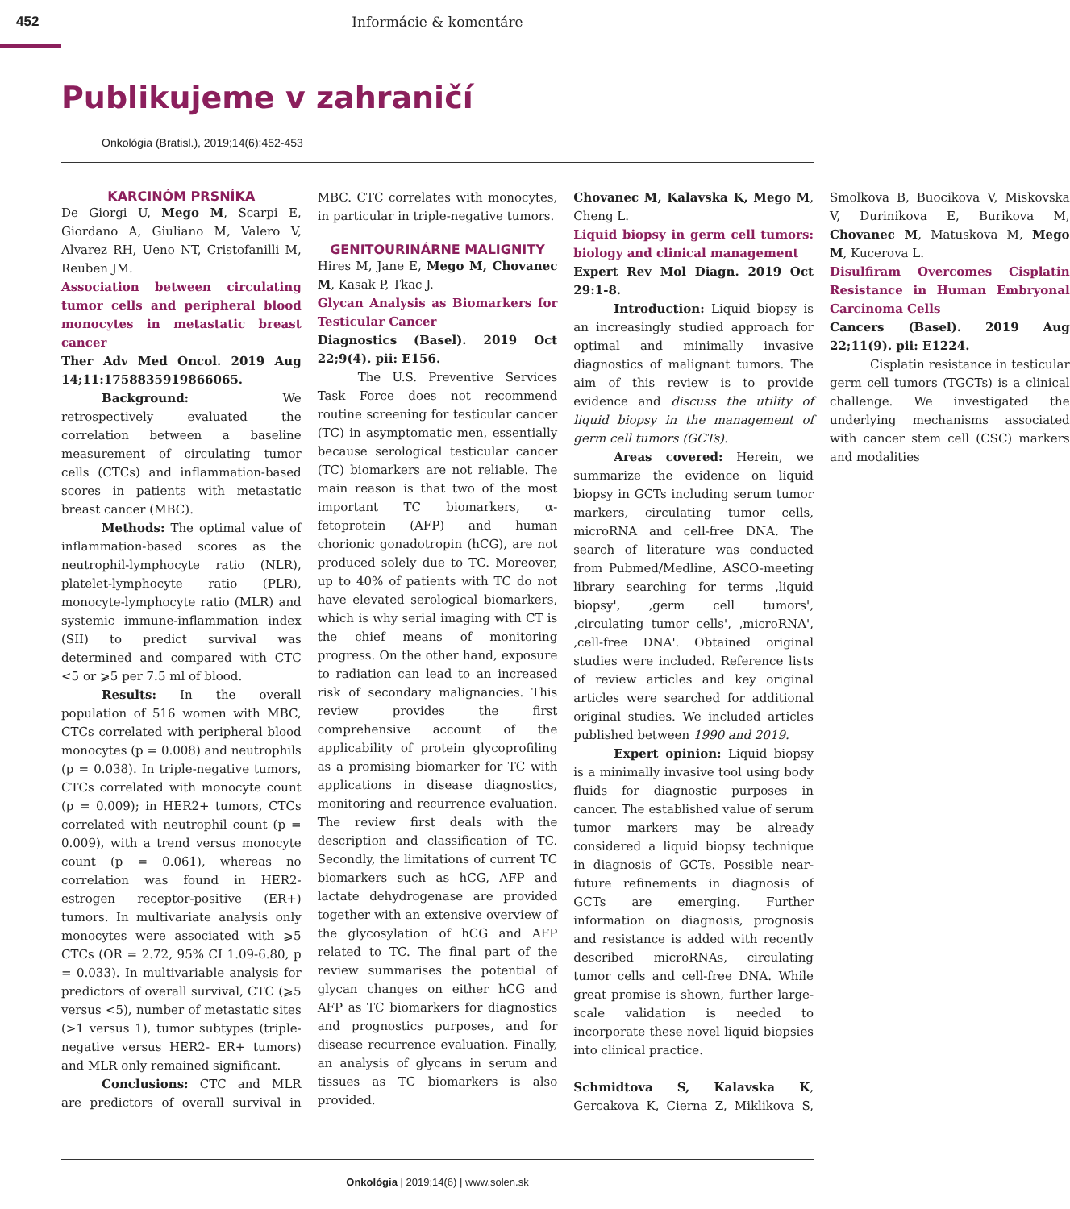452 Informácie & komentáre
Publikujeme v zahraničí
Onkológia (Bratisl.), 2019;14(6):452-453
KARCINÓM PRSNÍKA
De Giorgi U, Mego M, Scarpi E, Giordano A, Giuliano M, Valero V, Alvarez RH, Ueno NT, Cristofanilli M, Reuben JM.
Association between circulating tumor cells and peripheral blood monocytes in metastatic breast cancer
Ther Adv Med Oncol. 2019 Aug 14;11:1758835919866065.
Background: We retrospectively evaluated the correlation between a baseline measurement of circulating tumor cells (CTCs) and inflammation-based scores in patients with metastatic breast cancer (MBC).
Methods: The optimal value of inflammation-based scores as the neutrophil-lymphocyte ratio (NLR), platelet-lymphocyte ratio (PLR), monocyte-lymphocyte ratio (MLR) and systemic immune-inflammation index (SII) to predict survival was determined and compared with CTC <5 or ⩾5 per 7.5 ml of blood.
Results: In the overall population of 516 women with MBC, CTCs correlated with peripheral blood monocytes (p = 0.008) and neutrophils (p = 0.038). In triple-negative tumors, CTCs correlated with monocyte count (p = 0.009); in HER2+ tumors, CTCs correlated with neutrophil count (p = 0.009), with a trend versus monocyte count (p = 0.061), whereas no correlation was found in HER2- estrogen receptor-positive (ER+) tumors. In multivariate analysis only monocytes were associated with ⩾5 CTCs (OR = 2.72, 95% CI 1.09-6.80, p = 0.033). In multivariable analysis for predictors of overall survival, CTC (⩾5 versus <5), number of metastatic sites (>1 versus 1), tumor subtypes (triple-negative versus HER2- ER+ tumors) and MLR only remained significant.
Conclusions: CTC and MLR are predictors of overall survival in MBC. CTC correlates with monocytes, in particular in triple-negative tumors.
GENITOURINÁRNE MALIGNITY
Hires M, Jane E, Mego M, Chovanec M, Kasak P, Tkac J.
Glycan Analysis as Biomarkers for Testicular Cancer
Diagnostics (Basel). 2019 Oct 22;9(4). pii: E156.
The U.S. Preventive Services Task Force does not recommend routine screening for testicular cancer (TC) in asymptomatic men, essentially because serological testicular cancer (TC) biomarkers are not reliable. The main reason is that two of the most important TC biomarkers, α-fetoprotein (AFP) and human chorionic gonadotropin (hCG), are not produced solely due to TC. Moreover, up to 40% of patients with TC do not have elevated serological biomarkers, which is why serial imaging with CT is the chief means of monitoring progress. On the other hand, exposure to radiation can lead to an increased risk of secondary malignancies. This review provides the first comprehensive account of the applicability of protein glycoprofiling as a promising biomarker for TC with applications in disease diagnostics, monitoring and recurrence evaluation. The review first deals with the description and classification of TC. Secondly, the limitations of current TC biomarkers such as hCG, AFP and lactate dehydrogenase are provided together with an extensive overview of the glycosylation of hCG and AFP related to TC. The final part of the review summarises the potential of glycan changes on either hCG and AFP as TC biomarkers for diagnostics and prognostics purposes, and for disease recurrence evaluation. Finally, an analysis of glycans in serum and tissues as TC biomarkers is also provided.
Chovanec M, Kalavska K, Mego M, Cheng L.
Liquid biopsy in germ cell tumors: biology and clinical management
Expert Rev Mol Diagn. 2019 Oct 29:1-8.
Introduction: Liquid biopsy is an increasingly studied approach for optimal and minimally invasive diagnostics of malignant tumors. The aim of this review is to provide evidence and discuss the utility of liquid biopsy in the management of germ cell tumors (GCTs).
Areas covered: Herein, we summarize the evidence on liquid biopsy in GCTs including serum tumor markers, circulating tumor cells, microRNA and cell-free DNA. The search of literature was conducted from Pubmed/Medline, ASCO-meeting library searching for terms ‚liquid biopsy', ‚germ cell tumors', ‚circulating tumor cells', ‚microRNA', ‚cell-free DNA'. Obtained original studies were included. Reference lists of review articles and key original articles were searched for additional original studies. We included articles published between 1990 and 2019.
Expert opinion: Liquid biopsy is a minimally invasive tool using body fluids for diagnostic purposes in cancer. The established value of serum tumor markers may be already considered a liquid biopsy technique in diagnosis of GCTs. Possible near-future refinements in diagnosis of GCTs are emerging. Further information on diagnosis, prognosis and resistance is added with recently described microRNAs, circulating tumor cells and cell-free DNA. While great promise is shown, further large-scale validation is needed to incorporate these novel liquid biopsies into clinical practice.
Schmidtova S, Kalavska K, Gercakova K, Cierna Z, Miklikova S, Smolkova B, Buocikova V, Miskovska V, Durinikova E, Burikova M, Chovanec M, Matuskova M, Mego M, Kucerova L.
Disulfiram Overcomes Cisplatin Resistance in Human Embryonal Carcinoma Cells
Cancers (Basel). 2019 Aug 22;11(9). pii: E1224.
Cisplatin resistance in testicular germ cell tumors (TGCTs) is a clinical challenge. We investigated the underlying mechanisms associated with cancer stem cell (CSC) markers and modalities
Onkológia | 2019;14(6) | www.solen.sk